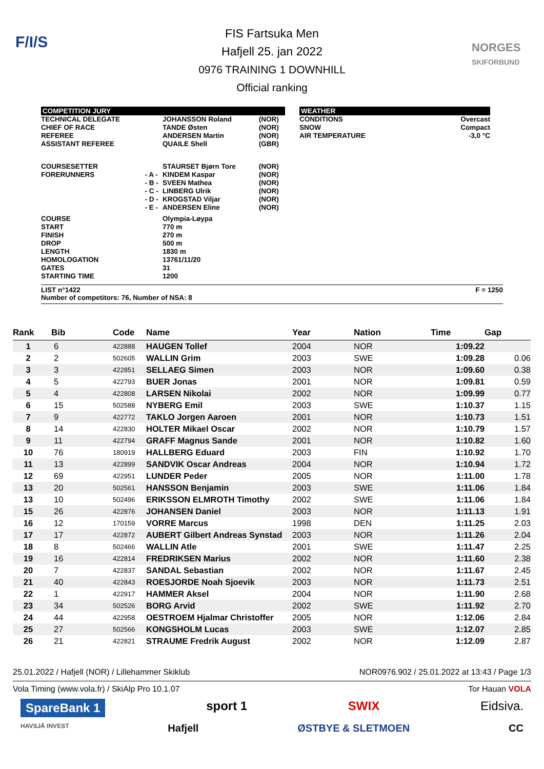F/I/S
NORGES
SKIFORBUND
FIS Fartsuka Men
Hafjell 25. jan 2022
0976 TRAINING 1 DOWNHILL
Official ranking
COMPETITION JURY
| TECHNICAL DELEGATE | | JOHANSSON Roland | (NOR) |
| CHIEF OF RACE | | TANDE Østen | (NOR) |
| REFEREE | | ANDERSEN Martin | (NOR) |
| ASSISTANT REFEREE | | QUAILE Shell | (GBR) |
| COURSESETTER | | STAURSET Bjørn Tore | (NOR) |
| FORERUNNERS | - A - | KINDEM Kaspar | (NOR) |
| | - B - | SVEEN Mathea | (NOR) |
| | - C - | LINBERG Ulrik | (NOR) |
| | - D - | KROGSTAD Viljar | (NOR) |
| | - E - | ANDERSEN Eline | (NOR) |
| COURSE | | Olympia-Løypa | |
| START | | 770 m | |
| FINISH | | 270 m | |
| DROP | | 500 m | |
| LENGTH | | 1830 m | |
| HOMOLOGATION | | 13761/11/20 | |
| GATES | | 31 | |
| STARTING TIME | | 1200 | |
WEATHER
| CONDITIONS | Overcast |
| SNOW | Compact |
| AIR TEMPERATURE | -3,0 °C |
LIST n°1422 F = 1250
Number of competitors: 76, Number of NSA: 8
| Rank | Bib | Code | Name | Year | Nation | Time | Gap |
| --- | --- | --- | --- | --- | --- | --- | --- |
| 1 | 6 | 422888 | HAUGEN Tollef | 2004 | NOR | 1:09.22 | |
| 2 | 2 | 502605 | WALLIN Grim | 2003 | SWE | 1:09.28 | 0.06 |
| 3 | 3 | 422851 | SELLAEG Simen | 2003 | NOR | 1:09.60 | 0.38 |
| 4 | 5 | 422793 | BUER Jonas | 2001 | NOR | 1:09.81 | 0.59 |
| 5 | 4 | 422808 | LARSEN Nikolai | 2002 | NOR | 1:09.99 | 0.77 |
| 6 | 15 | 502588 | NYBERG Emil | 2003 | SWE | 1:10.37 | 1.15 |
| 7 | 9 | 422772 | TAKLO Jorgen Aaroen | 2001 | NOR | 1:10.73 | 1.51 |
| 8 | 14 | 422830 | HOLTER Mikael Oscar | 2002 | NOR | 1:10.79 | 1.57 |
| 9 | 11 | 422794 | GRAFF Magnus Sande | 2001 | NOR | 1:10.82 | 1.60 |
| 10 | 76 | 180919 | HALLBERG Eduard | 2003 | FIN | 1:10.92 | 1.70 |
| 11 | 13 | 422899 | SANDVIK Oscar Andreas | 2004 | NOR | 1:10.94 | 1.72 |
| 12 | 69 | 422951 | LUNDER Peder | 2005 | NOR | 1:11.00 | 1.78 |
| 13 | 20 | 502561 | HANSSON Benjamin | 2003 | SWE | 1:11.06 | 1.84 |
| 13 | 10 | 502496 | ERIKSSON ELMROTH Timothy | 2002 | SWE | 1:11.06 | 1.84 |
| 15 | 26 | 422876 | JOHANSEN Daniel | 2003 | NOR | 1:11.13 | 1.91 |
| 16 | 12 | 170159 | VORRE Marcus | 1998 | DEN | 1:11.25 | 2.03 |
| 17 | 17 | 422872 | AUBERT Gilbert Andreas Synstad | 2003 | NOR | 1:11.26 | 2.04 |
| 18 | 8 | 502466 | WALLIN Atle | 2001 | SWE | 1:11.47 | 2.25 |
| 19 | 16 | 422814 | FREDRIKSEN Marius | 2002 | NOR | 1:11.60 | 2.38 |
| 20 | 7 | 422837 | SANDAL Sebastian | 2002 | NOR | 1:11.67 | 2.45 |
| 21 | 40 | 422843 | ROESJORDE Noah Sjoevik | 2003 | NOR | 1:11.73 | 2.51 |
| 22 | 1 | 422917 | HAMMER Aksel | 2004 | NOR | 1:11.90 | 2.68 |
| 23 | 34 | 502526 | BORG Arvid | 2002 | SWE | 1:11.92 | 2.70 |
| 24 | 44 | 422958 | OESTROEM Hjalmar Christoffer | 2005 | NOR | 1:12.06 | 2.84 |
| 25 | 27 | 502566 | KONGSHOLM Lucas | 2003 | SWE | 1:12.07 | 2.85 |
| 26 | 21 | 422821 | STRAUME Fredrik August | 2002 | NOR | 1:12.09 | 2.87 |
25.01.2022 / Hafjell (NOR) / Lillehammer Skiklub NOR0976.902 / 25.01.2022 at 13:43 / Page 1/3
Vola Timing (www.vola.fr) / SkiAlp Pro 10.1.07 Tor Hauan VOLA
SpareBank 1 sport 1 SWIX Eidsiva.
HAVSJÅ INVEST Hafjell ØSTBYE & SLETMOEN CC